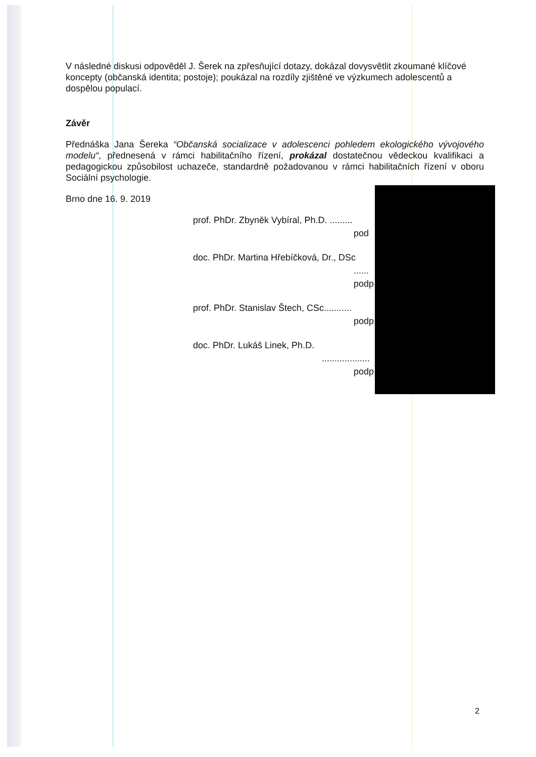V následné diskusi odpověděl J. Šerek na zpřesňující dotazy, dokázal dovysvětlit zkoumané klíčové koncepty (občanská identita; postoje); poukázal na rozdíly zjištěné ve výzkumech adolescentů a dospělou populací.
Závěr
Přednáška Jana Šereka “Občanská socializace v adolescenci pohledem ekologického vývojového modelu“, přednesená v rámci habilitačního řízení, prokázal dostatečnou vědeckou kvalifikaci a pedagogickou způsobilost uchazeče, standardně požadovanou v rámci habilitačních řízení v oboru Sociální psychologie.
Brno dne 16. 9. 2019
prof. PhDr. Zbyněk Vybíral, Ph.D. .........
pod
doc. PhDr. Martina Hřebíčková, Dr., DSc
......
podp
prof. PhDr. Stanislav Štech, CSc...........
podp
doc. PhDr. Lukáš Linek, Ph.D.
...................
podp
2